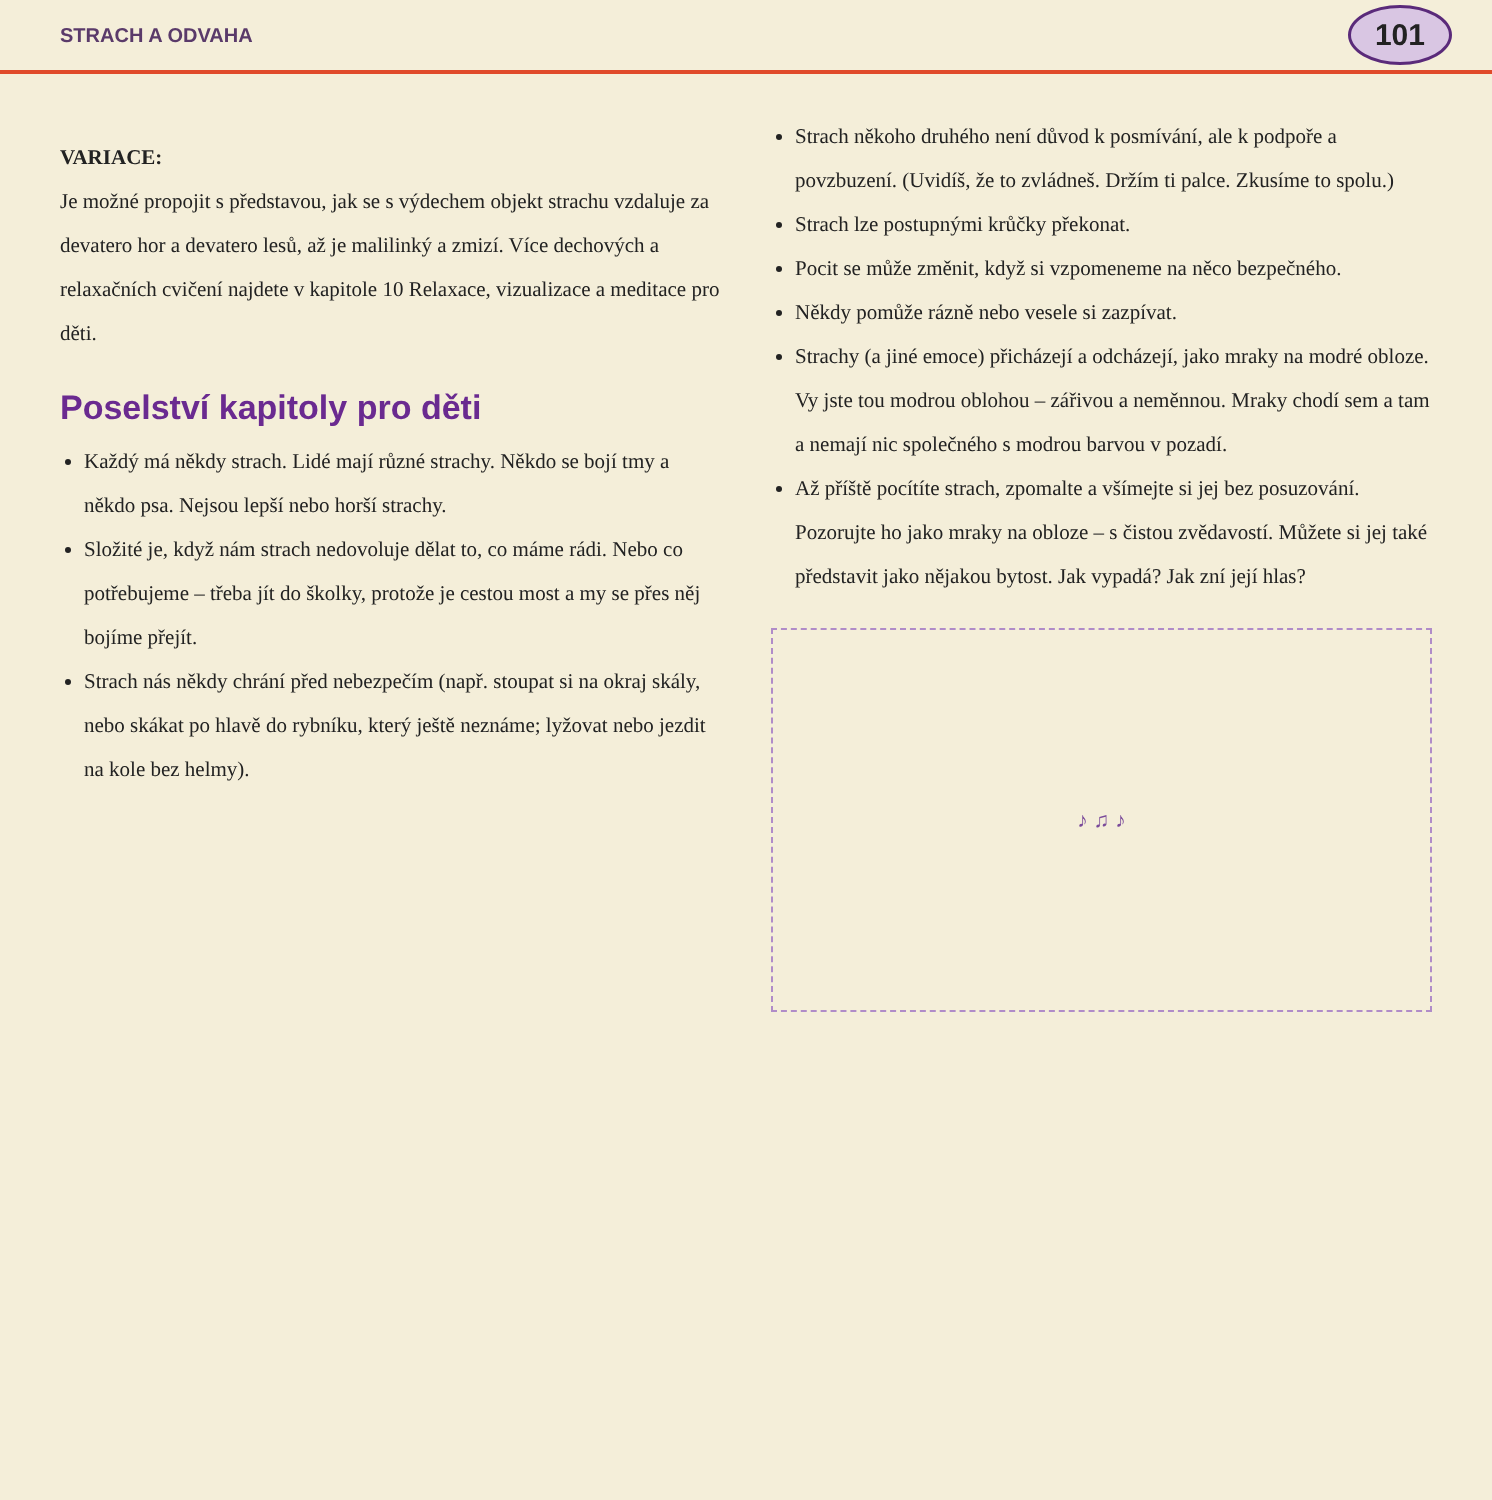STRACH A ODVAHA 101
VARIACE:
Je možné propojit s představou, jak se s výdechem objekt strachu vzdaluje za devatero hor a devatero lesů, až je malilinký a zmizí. Více dechových a relaxačních cvičení najdete v kapitole 10 Relaxace, vizualizace a meditace pro děti.
Poselství kapitoly pro děti
Každý má někdy strach. Lidé mají různé strachy. Někdo se bojí tmy a někdo psa. Nejsou lepší nebo horší strachy.
Složité je, když nám strach nedovoluje dělat to, co máme rádi. Nebo co potřebujeme – třeba jít do školky, protože je cestou most a my se přes něj bojíme přejít.
Strach nás někdy chrání před nebezpečím (např. stoupat si na okraj skály, nebo skákat po hlavě do rybníku, který ještě neznáme; lyžovat nebo jezdit na kole bez helmy).
Strach někoho druhého není důvod k posmívání, ale k podpoře a povzbuzení. (Uvidíš, že to zvládneš. Držím ti palce. Zkusíme to spolu.)
Strach lze postupnými krůčky překonat.
Pocit se může změnit, když si vzpomeneme na něco bezpečného.
Někdy pomůže rázně nebo vesele si zazpívat.
Strachy (a jiné emoce) přicházejí a odcházejí, jako mraky na modré obloze. Vy jste tou modrou oblohou – zářivou a neměnnou. Mraky chodí sem a tam a nemají nic společného s modrou barvou v pozadí.
Až příště pocítíte strach, zpomalte a všímejte si jej bez posuzování. Pozorujte ho jako mraky na obloze – s čistou zvědavostí. Můžete si jej také představit jako nějakou bytost. Jak vypadá? Jak zní její hlas?
♪ ♫ ♪